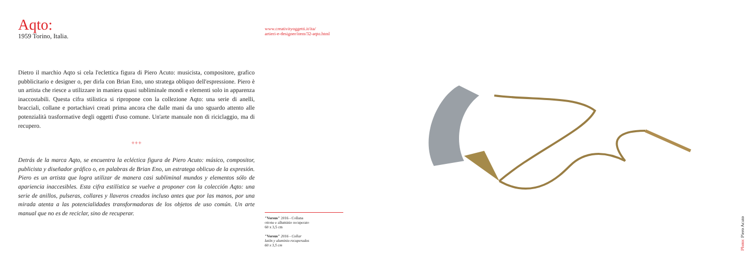Aqto:
1959 Torino, Italia.
Dietro il marchio Aqto si cela l'eclettica figura di Piero Acuto: musicista, compositore, grafico pubblicitario e designer o, per dirla con Brian Eno, uno stratega obliquo dell'espressione. Piero è un artista che riesce a utilizzare in maniera quasi subliminale mondi e elementi solo in apparenza inaccostabili. Questa cifra stilistica si ripropone con la collezione Aqto: una serie di anelli, bracciali, collane e portachiavi creati prima ancora che dalle mani da uno sguardo attento alle potenzialità trasformative degli oggetti d'uso comune. Un'arte manuale non di riciclaggio, ma di recupero.
+++
Detrás de la marca Aqto, se encuentra la ecléctica figura de Piero Acuto: músico, compositor, publicista y diseñador gráfico o, en palabras de Brian Eno, un estratega oblicuo de la expresión. Piero es un artista que logra utilizar de manera casi subliminal mundos y elementos sólo de apariencia inaccesibles. Esta cifra estilística se vuelve a proponer con la colección Aqto: una serie de anillos, pulseras, collares y llaveros creados incluso antes que por las manos, por una mirada atenta a las potencialidades transformadoras de los objetos de uso común. Un arte manual que no es de reciclar, sino de recuperar.
www.creativityoggetti.it/ita/
artieri-e-designer/item/32-aqto.html
"Vorsus" 2016 - Collana
ottone e alluminio recuperato
60 x 3,5 cm
"Vorsus" 2016 - Collar
latón y aluminio recuperados
60 x 3,5 cm
Photo: Piero Acuto